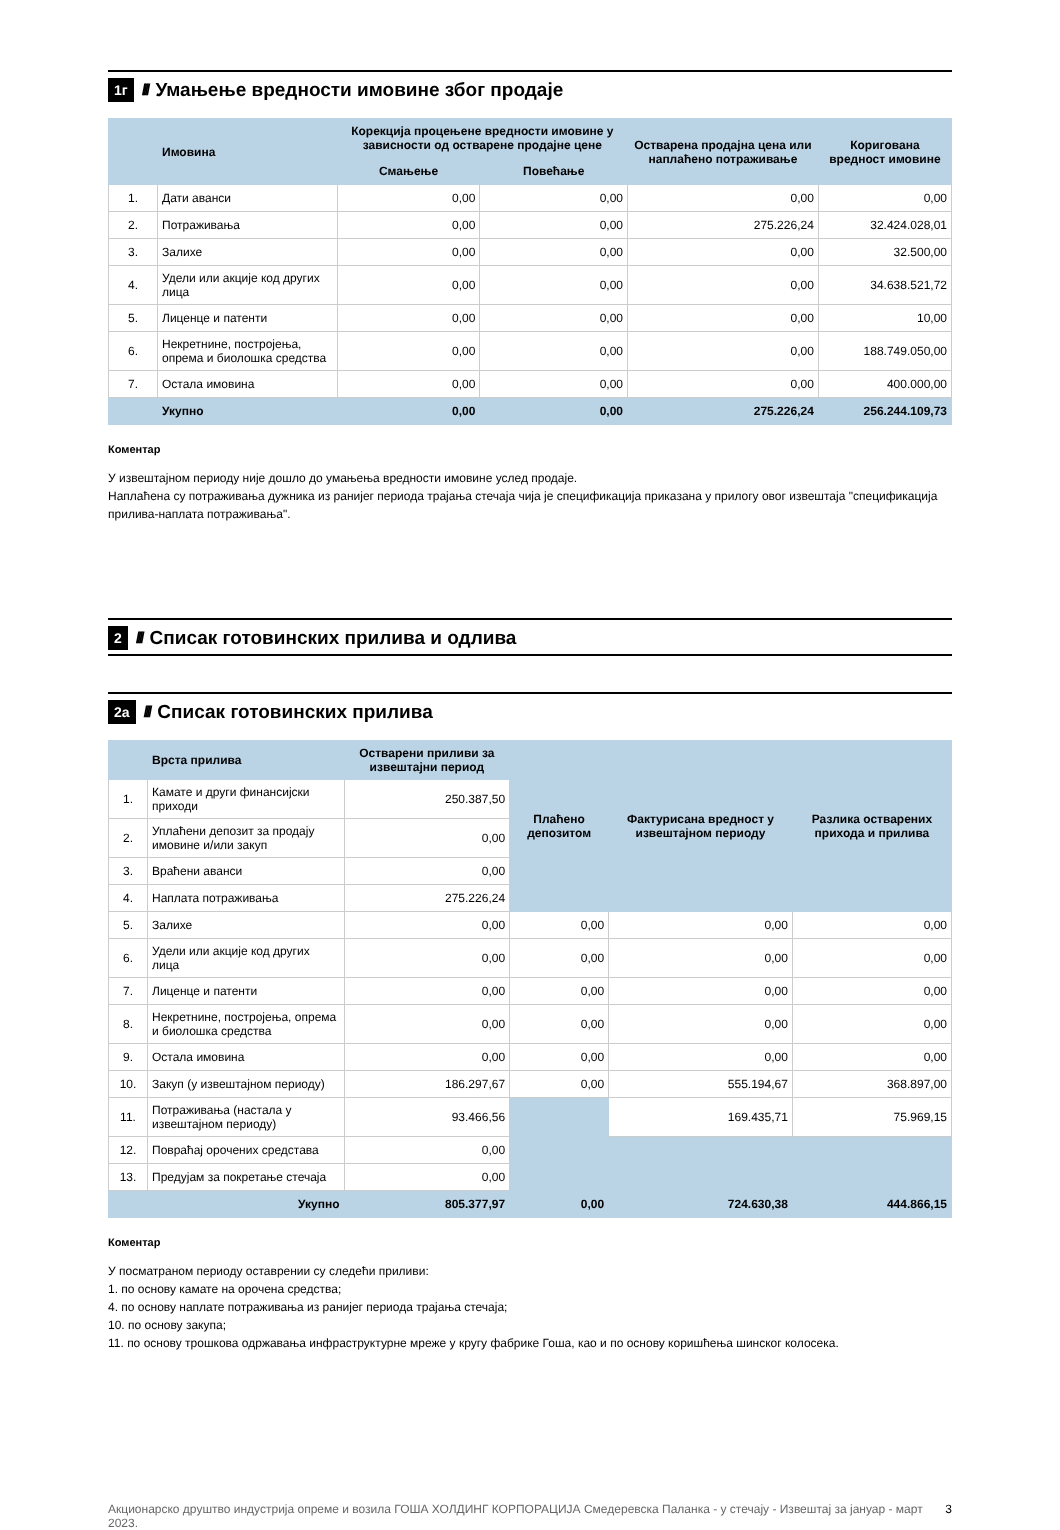1г ////
Умањење вредности имовине због продаје
| | Имовина | Корекција процењене вредности имовине у зависности од остварене продајне цене | | Остварена продајна цена или наплаћено потраживање | Коригована вредност имовине |
| --- | --- | --- | --- | --- | --- |
| | | Смањење | Повећање | | |
| 1. | Дати аванси | 0,00 | 0,00 | 0,00 | 0,00 |
| 2. | Потраживања | 0,00 | 0,00 | 275.226,24 | 32.424.028,01 |
| 3. | Залихе | 0,00 | 0,00 | 0,00 | 32.500,00 |
| 4. | Удели или акције код других лица | 0,00 | 0,00 | 0,00 | 34.638.521,72 |
| 5. | Лиценце и патенти | 0,00 | 0,00 | 0,00 | 10,00 |
| 6. | Некретнине, постројења, опрема и биолошка средства | 0,00 | 0,00 | 0,00 | 188.749.050,00 |
| 7. | Остала имовина | 0,00 | 0,00 | 0,00 | 400.000,00 |
| | Укупно | 0,00 | 0,00 | 275.226,24 | 256.244.109,73 |
Коментар
У извештајном периоду није дошло до умањења вредности имовине услед продаје.
Наплаћена су потраживања дужника из ранијег периода трајања стечаја чија је спецификација приказана у прилогу овог извештаја "спецификација прилива-наплата потраживања".
2 ////
Списак готовинских прилива и одлива
2а ////
Списак готовинских прилива
| | Врста прилива | Остварени приливи за извештајни период | Плаћено депозитом | Фактурисана вредност у извештајном периоду | Разлика остварених прихода и прилива |
| --- | --- | --- | --- | --- | --- |
| 1. | Камате и други финансијски приходи | 250.387,50 | | | |
| 2. | Уплаћени депозит за продају имовине и/или закуп | 0,00 | | | |
| 3. | Враћени аванси | 0,00 | | | |
| 4. | Наплата потраживања | 275.226,24 | | | |
| 5. | Залихе | 0,00 | 0,00 | 0,00 | 0,00 |
| 6. | Удели или акције код других лица | 0,00 | 0,00 | 0,00 | 0,00 |
| 7. | Лиценце и патенти | 0,00 | 0,00 | 0,00 | 0,00 |
| 8. | Некретнине, постројења, опрема и биолошка средства | 0,00 | 0,00 | 0,00 | 0,00 |
| 9. | Остала имовина | 0,00 | 0,00 | 0,00 | 0,00 |
| 10. | Закуп (у извештајном периоду) | 186.297,67 | 0,00 | 555.194,67 | 368.897,00 |
| 11. | Потраживања (настала у извештајном периоду) | 93.466,56 | | 169.435,71 | 75.969,15 |
| 12. | Повраћај орочених средстава | 0,00 | | | |
| 13. | Предујам за покретање стечаја | 0,00 | | | |
| | Укупно | 805.377,97 | 0,00 | 724.630,38 | 444.866,15 |
Коментар
У посматраном периоду оставрении су следећи приливи:
1. по основу камате на орочена средства;
4. по основу наплате потраживања из ранијег периода трајања стечаја;
10. по основу закупа;
11. по основу трошкова одржавања инфраструктурне мреже у кругу фабрике Гоша, као и по основу коришћења шинског колосека.
Акционарско друштво индустрија опреме и возила ГОША ХОЛДИНГ КОРПОРАЦИЈА Смедеревска Паланка - у стечају - Извештај за јануар - март 2023. 3